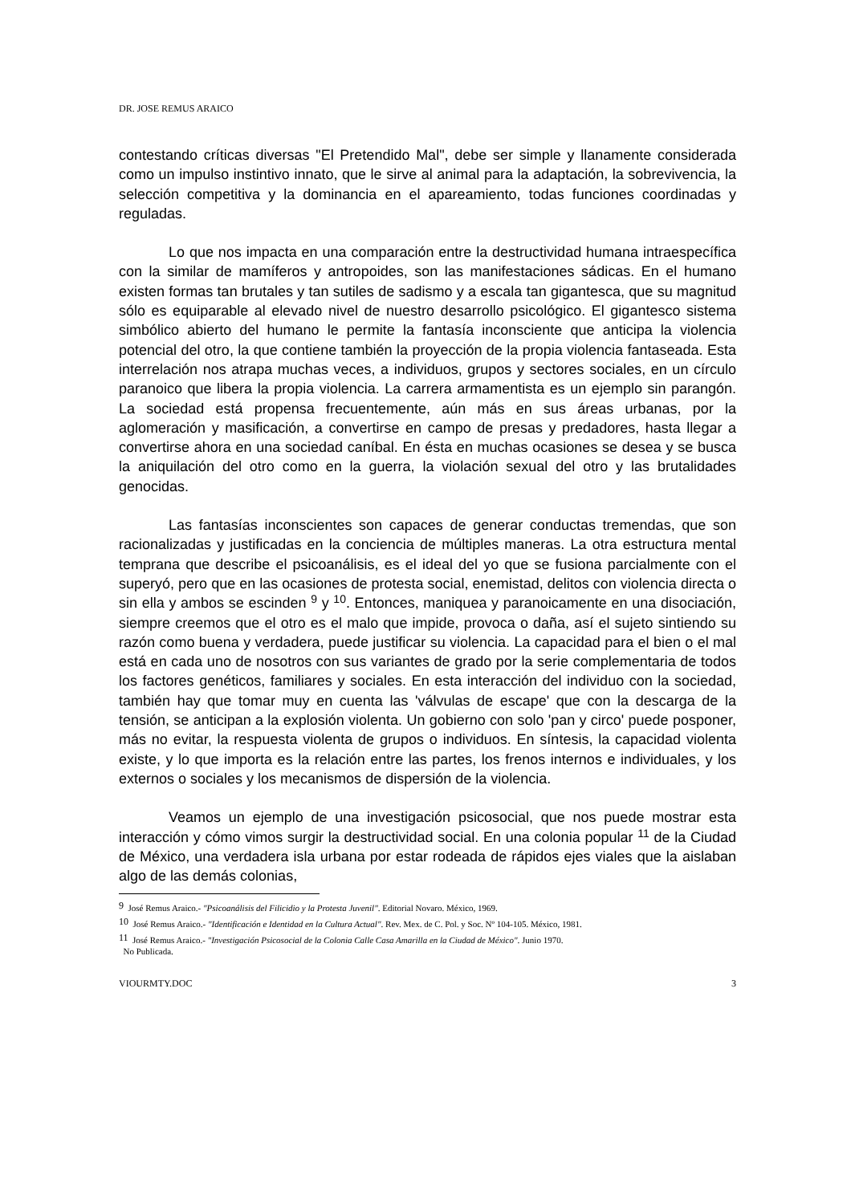DR. JOSE REMUS ARAICO
contestando críticas diversas "El Pretendido Mal", debe ser simple y llanamente considerada como un impulso instintivo innato, que le sirve al animal para la adaptación, la sobrevivencia, la selección competitiva y la dominancia en el apareamiento, todas funciones coordinadas y reguladas.
Lo que nos impacta en una comparación entre la destructividad humana intraespecífica con la similar de mamíferos y antropoides, son las manifestaciones sádicas. En el humano existen formas tan brutales y tan sutiles de sadismo y a escala tan gigantesca, que su magnitud sólo es equiparable al elevado nivel de nuestro desarrollo psicológico. El gigantesco sistema simbólico abierto del humano le permite la fantasía inconsciente que anticipa la violencia potencial del otro, la que contiene también la proyección de la propia violencia fantaseada. Esta interrelación nos atrapa muchas veces, a individuos, grupos y sectores sociales, en un círculo paranoico que libera la propia violencia. La carrera armamentista es un ejemplo sin parangón. La sociedad está propensa frecuentemente, aún más en sus áreas urbanas, por la aglomeración y masificación, a convertirse en campo de presas y predadores, hasta llegar a convertirse ahora en una sociedad caníbal. En ésta en muchas ocasiones se desea y se busca la aniquilación del otro como en la guerra, la violación sexual del otro y las brutalidades genocidas.
Las fantasías inconscientes son capaces de generar conductas tremendas, que son racionalizadas y justificadas en la conciencia de múltiples maneras. La otra estructura mental temprana que describe el psicoanálisis, es el ideal del yo que se fusiona parcialmente con el superyó, pero que en las ocasiones de protesta social, enemistad, delitos con violencia directa o sin ella y ambos se escinden <sup>9</sup> y <sup>10</sup>. Entonces, maniquea y paranoicamente en una disociación, siempre creemos que el otro es el malo que impide, provoca o daña, así el sujeto sintiendo su razón como buena y verdadera, puede justificar su violencia. La capacidad para el bien o el mal está en cada uno de nosotros con sus variantes de grado por la serie complementaria de todos los factores genéticos, familiares y sociales. En esta interacción del individuo con la sociedad, también hay que tomar muy en cuenta las 'válvulas de escape' que con la descarga de la tensión, se anticipan a la explosión violenta. Un gobierno con solo 'pan y circo' puede posponer, más no evitar, la respuesta violenta de grupos o individuos. En síntesis, la capacidad violenta existe, y lo que importa es la relación entre las partes, los frenos internos e individuales, y los externos o sociales y los mecanismos de dispersión de la violencia.
Veamos un ejemplo de una investigación psicosocial, que nos puede mostrar esta interacción y cómo vimos surgir la destructividad social. En una colonia popular <sup>11</sup> de la Ciudad de México, una verdadera isla urbana por estar rodeada de rápidos ejes viales que la aislaban algo de las demás colonias,
<sup>9</sup> José Remus Araico.- "Psicoanálisis del Filicidio y la Protesta Juvenil". Editorial Novaro. México, 1969.
<sup>10</sup> José Remus Araico.- "Identificación e Identidad en la Cultura Actual". Rev. Mex. de C. Pol. y Soc. Nº 104-105. México, 1981.
<sup>11</sup> José Remus Araico.- "Investigación Psicosocial de la Colonia Calle Casa Amarilla en la Ciudad de México". Junio 1970.
No Publicada.
VIOURMTY.DOC 3